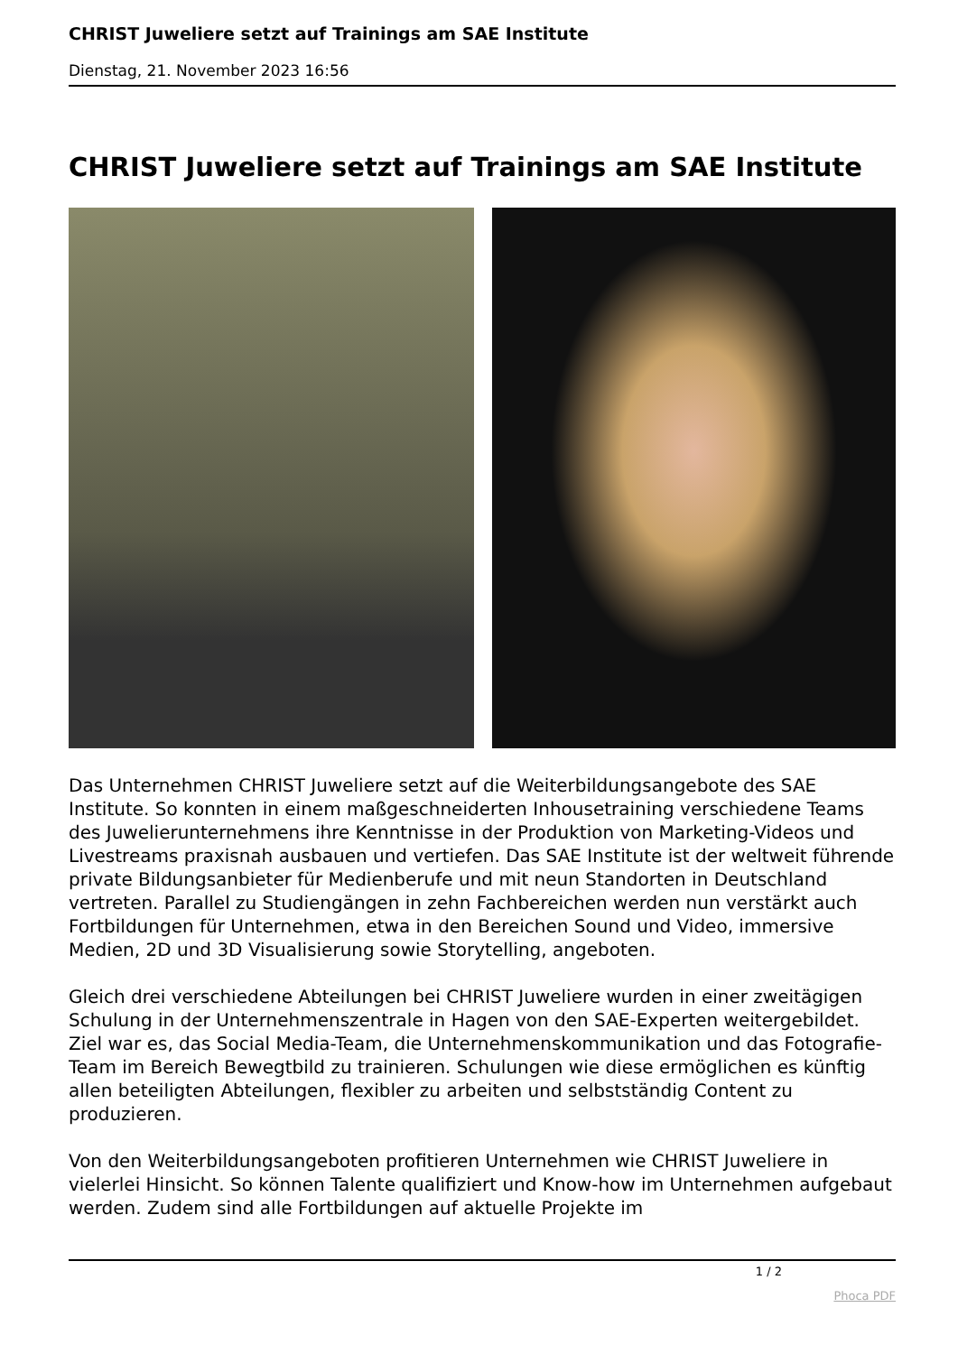CHRIST Juweliere setzt auf Trainings am SAE Institute
Dienstag, 21. November 2023 16:56
CHRIST Juweliere setzt auf Trainings am SAE Institute
Das Unternehmen CHRIST Juweliere setzt auf die Weiterbildungsangebote des SAE Institute. So konnten in einem maßgeschneiderten Inhousetraining verschiedene Teams des Juwelierunternehmens ihre Kenntnisse in der Produktion von Marketing-Videos und Livestreams praxisnah ausbauen und vertiefen. Das SAE Institute ist der weltweit führende private Bildungsanbieter für Medienberufe und mit neun Standorten in Deutschland vertreten. Parallel zu Studiengängen in zehn Fachbereichen werden nun verstärkt auch Fortbildungen für Unternehmen, etwa in den Bereichen Sound und Video, immersive Medien, 2D und 3D Visualisierung sowie Storytelling, angeboten.
Gleich drei verschiedene Abteilungen bei CHRIST Juweliere wurden in einer zweitägigen Schulung in der Unternehmenszentrale in Hagen von den SAE-Experten weitergebildet. Ziel war es, das Social Media-Team, die Unternehmenskommunikation und das Fotografie-Team im Bereich Bewegtbild zu trainieren. Schulungen wie diese ermöglichen es künftig allen beteiligten Abteilungen, flexibler zu arbeiten und selbstständig Content zu produzieren.
Von den Weiterbildungsangeboten profitieren Unternehmen wie CHRIST Juweliere in vielerlei Hinsicht. So können Talente qualifiziert und Know-how im Unternehmen aufgebaut werden. Zudem sind alle Fortbildungen auf aktuelle Projekte im
1 / 2
Phoca PDF